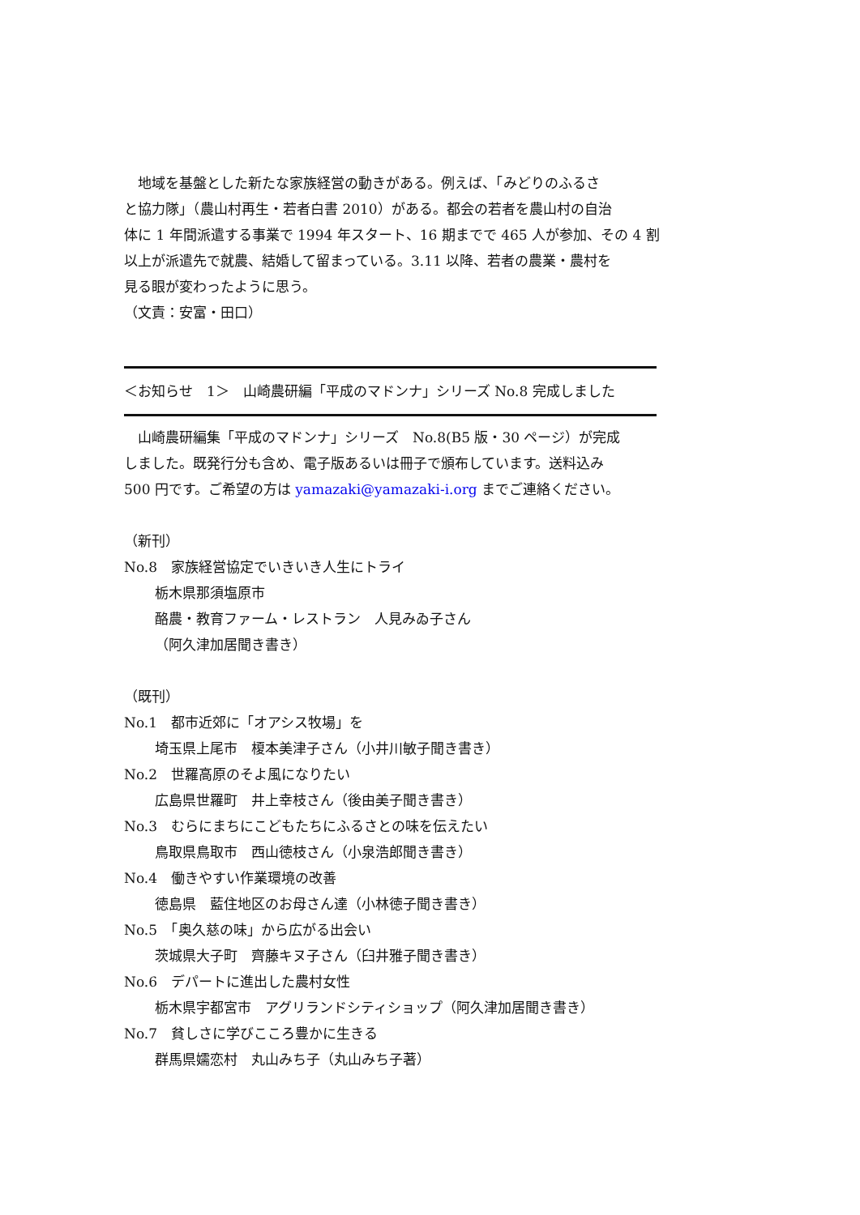地域を基盤とした新たな家族経営の動きがある。例えば、「みどりのふるさ
と協力隊」（農山村再生・若者白書 2010）がある。都会の若者を農山村の自治
体に 1 年間派遣する事業で 1994 年スタート、16 期までで 465 人が参加、その 4 割
以上が派遣先で就農、結婚して留まっている。3.11 以降、若者の農業・農村を
見る眼が変わったように思う。
（文責：安富・田口）
＜お知らせ　1＞　山崎農研編「平成のマドンナ」シリーズ No.8 完成しました
　山崎農研編集「平成のマドンナ」シリーズ　No.8(B5 版・30 ページ）が完成
しました。既発行分も含め、電子版あるいは冊子で頒布しています。送料込み
500 円です。ご希望の方は yamazaki@yamazaki-i.org までご連絡ください。
（新刊）
No.8　家族経営協定でいきいき人生にトライ
栃木県那須塩原市
酪農・教育ファーム・レストラン　人見みゐ子さん
（阿久津加居聞き書き）
（既刊）
No.1　都市近郊に「オアシス牧場」を
埼玉県上尾市　榎本美津子さん（小井川敏子聞き書き）
No.2　世羅高原のそよ風になりたい
広島県世羅町　井上幸枝さん（後由美子聞き書き）
No.3　むらにまちにこどもたちにふるさとの味を伝えたい
鳥取県鳥取市　西山徳枝さん（小泉浩郎聞き書き）
No.4　働きやすい作業環境の改善
徳島県　藍住地区のお母さん達（小林徳子聞き書き）
No.5　「奥久慈の味」から広がる出会い
茨城県大子町　齊藤キヌ子さん（臼井雅子聞き書き）
No.6　デパートに進出した農村女性
栃木県宇都宮市　アグリランドシティショップ（阿久津加居聞き書き）
No.7　貧しさに学びこころ豊かに生きる
群馬県嬬恋村　丸山みち子（丸山みち子著）